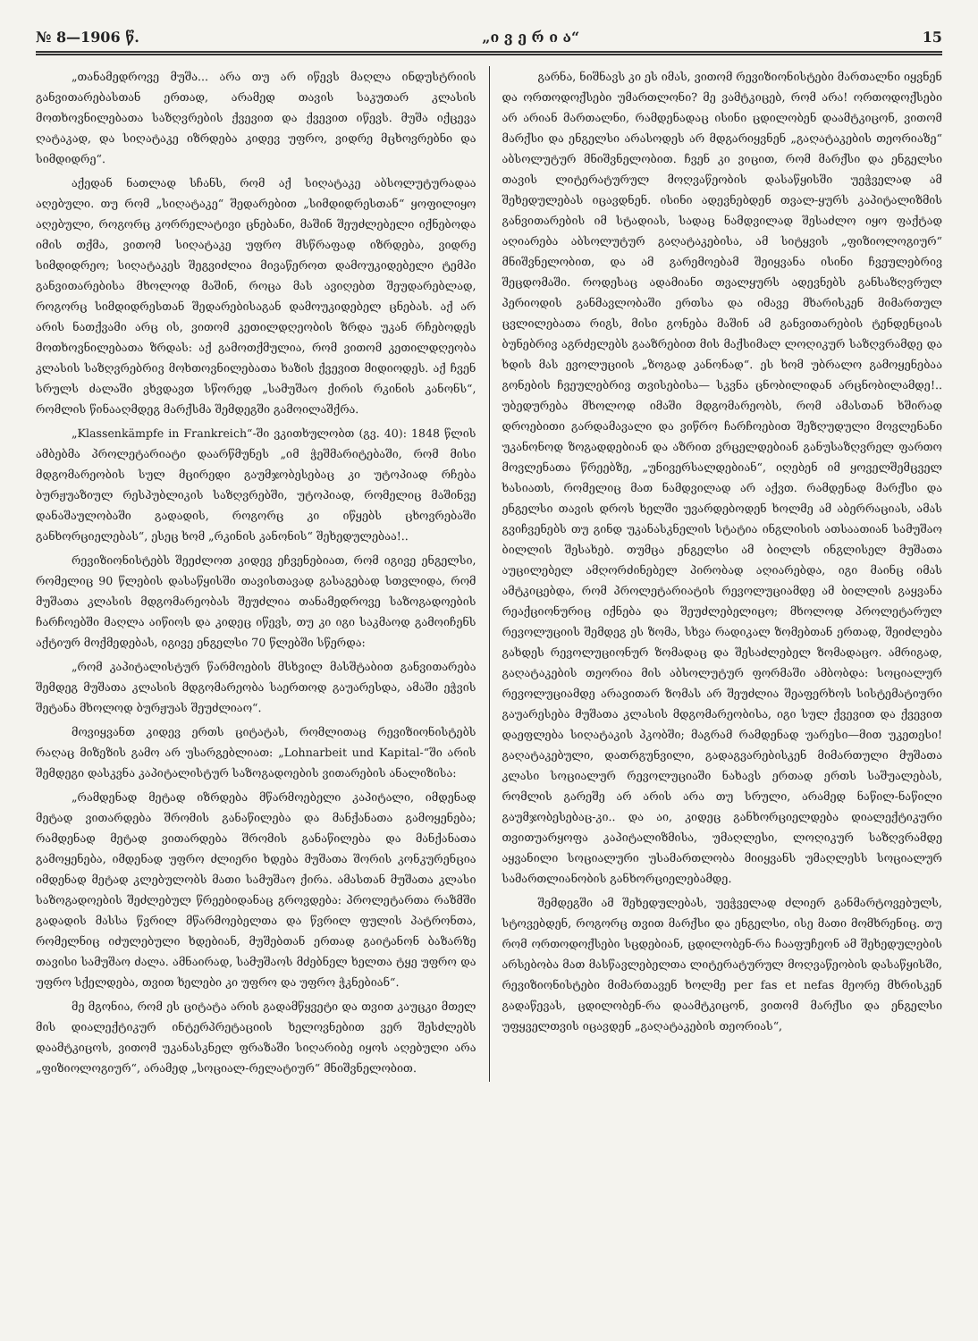№ 8—1906 წ. „ი ვ ე რ ი ა“15
„თანამედროვე მუშა... არა თუ არ იწევს მაღლა ინდუსტრიის განვითარებასთან ერთად, არამედ თავის საკუთარ კლასის მოთხოვნილებათა საზღვრების ქვევით და ქვევით იწევს. მუშა იქცევა ღატაკად, და სიღატაკე იზრდება კიდევ უფრო, ვიდრე მცხოვრებნი და სიმდიდრე“.
აქედან ნათლად სჩანს, რომ აქ სიღატაკე აბსოლუტურადაა აღებული. თუ რომ „სიღატაკე“ შედარებით „სიმდიდრესთან“ ყოფილიყო აღებული, როგორც კორრელატივი ცნებანი, მაშინ შეუძლებელი იქნებოდა იმის თქმა, ვითომ სიღატაკე უფრო მსწრაფად იზრდება, ვიდრე სიმდიდრეო; სიღატაკეს შეგვიძლია მივაწეროთ დამოუკიდებელი ტემპი განვითარებისა მხოლოდ მაშინ, როცა მას ავიღებთ შეუდარებლად, როგორც სიმდიდრესთან შედარებისაგან დამოუკიდებელ ცნებას. აქ არ არის ნათქვამი არც ის, ვითომ კეთილდღეობის ზრდა უკან რჩებოდეს მოთხოვნილებათა ზრდას: აქ გამოთქმულია, რომ ვითომ კეთილდღეობა კლასის საზღვრებრივ მოხთოვნილებათა ხაზის ქვევით მიდიოდეს. აქ ჩვენ სრულს ძალაში ვხვდავთ სწორედ „სამუშაო ქირის რკინის კანონს“, რომლის წინააღმდეგ მარქსმა შემდეგში გამოილაშქრა.
„Klassenkämpfe in Frankreich“-ში ვკითხულობთ (გვ. 40): 1848 წლის ამბებმა პროლეტარიატი დაარწმუნეს „იმ ჭეშმარიტებაში, რომ მისი მდგომარეობის სულ მცირედი გაუმჯობესებაც კი უტოპიად რჩება ბურჟუაზიულ რესპუბლიკის საზღვრებში, უტოპიად, რომელიც მაშინვე დანაშაულობაში გადადის, როგორც კი იწყებს ცხოვრებაში განხორციელებას“, ესეც ხომ „რკინის კანონის“ შეხედულებაა!..
რევიზიონისტებს შეეძლოთ კიდევ ეჩვენებიათ, რომ იგივე ენგელსი, რომელიც 90 წლების დასაწყისში თავისთავად გასაგებად სთვლიდა, რომ მუშათა კლასის მდგომარეობას შეუძლია თანამედროვე საზოგადოების ჩარჩოებში მაღლა აიწიოს და კიდეც იწევს, თუ კი იგი საკმაოდ გამოიჩენს აქტიურ მოქმედებას, იგივე ენგელსი 70 წლებში სწერდა:
„რომ კაპიტალისტურ წარმოების მსხვილ მასშტაბით განვითარება შემდეგ მუშათა კლასის მდგომარეობა საერთოდ გაუარესდა, ამაში ეჭვის შეტანა მხოლოდ ბურჟუას შეუძლიაო“.
მოვიყვანთ კიდევ ერთს ციტატას, რომლითაც რევიზიონისტებს რაღაც მიზეზის გამო არ უსარგებლიათ: „Lohnarbeit und Kapital-“ში არის შემდეგი დასკვნა კაპიტალისტურ საზოგადოების ვითარების ანალიზისა:
„რამდენად მეტად იზრდება მწარმოებელი კაპიტალი, იმდენად მეტად ვითარდება შრომის განაწილება და მანქანათა გამოყენება; რამდენად მეტად ვითარდება შრომის განაწილება და მანქანათა გამოყენება, იმდენად უფრო ძლიერი ხდება მუშათა შორის კონკურენცია იმდენად მეტად კლებულობს მათი სამუშაო ქირა. ამასთან მუშათა კლასი საზოგადოების შეძლებულ წრეებიდანაც გროვდება: პროლეტართა რაზმში გადადის მასსა წვრილ მწარმოებელთა და წვრილ ფულის პატრონთა, რომელნიც იძულებული ხდებიან, მუშებთან ერთად გაიტანონ ბაზარზე თავისი სამუშაო ძალა. ამნაირად, სამუშაოს მძებნელ ხელთა ტყე უფრო და უფრო სქელდება, თვით ხელები კი უფრო და უფრო ჭკნებიან“.
მე მგონია, რომ ეს ციტატა არის გადამწყვეტი და თვით კაუცკი მთელ მის დიალექტიკურ ინტერპრეტაციის ხელოვნებით ვერ შესძლებს დაამტკიცოს, ვითომ უკანასკნელ ფრაზაში სიღარიბე იყოს აღებული არა „ფიზიოლოგიურ“, არამედ „სოციალ-რელატიურ“ მნიშვნელობით.
გარნა, ნიშნავს კი ეს იმას, ვითომ რევიზიონისტები მართალნი იყვნენ და ორთოდოქსები უმართლონი? მე ვამტკიცებ, რომ არა! ორთოდოქსები არ არიან მართალნი, რამდენადაც ისინი ცდილობენ დაამტკიცონ, ვითომ მარქსი და ენგელსი არასოდეს არ მდგარიყვნენ „გაღატაკების თეორიაზე“ აბსოლუტურ მნიშვნელობით. ჩვენ კი ვიცით, რომ მარქსი და ენგელსი თავის ლიტერატურულ მოღვაწეობის დასაწყისში უეჭველად ამ შეხედულებას იცავდნენ. ისინი ადევნებდენ თვალ-ყურს კაპიტალიზმის განვითარების იმ სტადიას, სადაც ნამდვილად შესაძლო იყო ფაქტად აღიარება აბსოლუტურ გაღატაკებისა, ამ სიტყვის „ფიზიოლოგიურ“ მნიშვნელობით, და ამ გარემოებამ შეიყვანა ისინი ჩვეულებრივ შეცდომაში. როდესაც ადამიანი თვალყურს ადევნებს განსაზღვრულ პერიოდის განმავლობაში ერთსა და იმავე მხარისკენ მიმართულ ცვლილებათა რიგს, მისი გონება მაშინ ამ განვითარების ტენდენციას ბუნებრივ აგრძელებს გააზრებით მის მაქსიმალ ლოღიკურ საზღვრამდე და ხდის მას ევოლუციის „ზოგად კანონად“. ეს ხომ უბრალო გამოყენებაა გონების ჩვეულებრივ თვისებისა— სკვნა ცნობილიდან არცნობილამდე!.. უბედურება მხოლოდ იმაში მდგომარეობს, რომ ამასთან ხშირად დროებითი გარდამავალი და ვიწრო ჩარჩოებით შეზღუდული მოვლენანი უკანონოდ ზოგადდებიან და აზრით ვრცელდებიან განუსაზღვრელ ფართო მოვლენათა წრეებზე, „უნივერსალდებიან“, იღებენ იმ ყოველშემცველ ხასიათს, რომელიც მათ ნამდვილად არ აქვთ. რამდენად მარქსი და ენგელსი თავის დროს ხელში უვარდებოდენ ხოლმე ამ აბერრაციას, ამას გვიჩვენებს თუ გინდ უკანასკნელის სტატია ინგლისის ათსაათიან სამუშაო ბილლის შესახებ. თუმცა ენგელსი ამ ბილლს ინგლისელ მუშათა აუცილებელ ამღორძინებელ პირობად აღიარებდა, იგი მაინც იმას ამტკიცებდა, რომ პროლეტარიატის რევოლუციამდე ამ ბილლის გაყვანა რეაქციონურიც იქნება და შეუძლებელიცო; მხოლოდ პროლეტარულ რევოლუციის შემდეგ ეს ზომა, სხვა რადიკალ ზომებთან ერთად, შეიძლება გახდეს რევოლუციონურ ზომადაც და შესაძლებელ ზომადაცო. ამრიგად, გაღატაკების თეორია მის აბსოლუტურ ფორმაში ამბობდა: სოციალურ რევოლუციამდე არავითარ ზომას არ შეუძლია შეაფერხოს სისტემატიური გაუარესება მუშათა კლასის მდგომარეობისა, იგი სულ ქვევით და ქვევით დაეფლება სიღატაკის პკობში; მაგრამ რამდენად უარესი—მით უკეთესი! გაღატაკებული, დათრგუნვილი, გადაგვარებისკენ მიმართული მუშათა კლასი სოციალურ რევოლუციაში ნახავს ერთად ერთს საშუალებას, რომლის გარეშე არ არის არა თუ სრული, არამედ ნაწილ-ნაწილი გაუმჯობესებაც-კი.. და აი, კიდეც განხორციელდება დიალექტიკური თვითუარყოფა კაპიტალიზმისა, უმაღლესი, ლოღიკურ საზღვრამდე აყვანილი სოციალური უსამართლობა მიიყვანს უმაღლესს სოციალურ სამართლიანობის განხორციელებამდე.
შემდეგში ამ შეხედულებას, უეჭველად ძლიერ განმარტოვებულს, სტოვებდენ, როგორც თვით მარქსი და ენგელსი, ისე მათი მომხრენიც. თუ რომ ორთოდოქსები სცდებიან, ცდილობენ-რა ჩააფუჩეონ ამ შეხედულების არსებობა მათ მასწავლებელთა ლიტერატურულ მოღვაწეობის დასაწყისში, რევიზიონისტები მიმართავენ ხოლმე per fas et nefas მეორე მხრისკენ გადაწევას, ცდილობენ-რა დაამტკიცონ, ვითომ მარქსი და ენგელსი უფყველთვის იცავდენ „გაღატაკების თეორიას“,